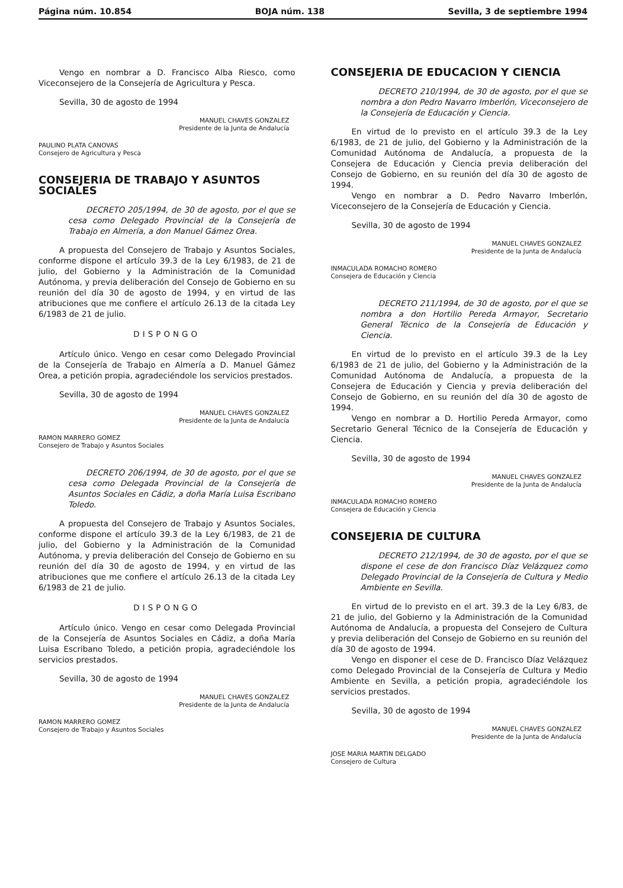Página núm. 10.854 BOJA núm. 138 Sevilla, 3 de septiembre 1994
Vengo en nombrar a D. Francisco Alba Riesco, como Viceconsejero de la Consejería de Agricultura y Pesca.
Sevilla, 30 de agosto de 1994
MANUEL CHAVES GONZALEZ
Presidente de la Junta de Andalucía
PAULINO PLATA CANOVAS
Consejero de Agricultura y Pesca
CONSEJERIA DE TRABAJO Y ASUNTOS SOCIALES
DECRETO 205/1994, de 30 de agosto, por el que se cesa como Delegado Provincial de la Consejería de Trabajo en Almería, a don Manuel Gámez Orea.
A propuesta del Consejero de Trabajo y Asuntos Sociales, conforme dispone el artículo 39.3 de la Ley 6/1983, de 21 de julio, del Gobierno y la Administración de la Comunidad Autónoma, y previa deliberación del Consejo de Gobierno en su reunión del día 30 de agosto de 1994, y en virtud de las atribuciones que me confiere el artículo 26.13 de la citada Ley 6/1983 de 21 de julio.
DISPONGO
Artículo único. Vengo en cesar como Delegado Provincial de la Consejería de Trabajo en Almería a D. Manuel Gámez Orea, a petición propia, agradeciéndole los servicios prestados.
Sevilla, 30 de agosto de 1994
MANUEL CHAVES GONZALEZ
Presidente de la Junta de Andalucía
RAMON MARRERO GOMEZ
Consejero de Trabajo y Asuntos Sociales
DECRETO 206/1994, de 30 de agosto, por el que se cesa como Delegada Provincial de la Consejería de Asuntos Sociales en Cádiz, a doña María Luisa Escribano Toledo.
A propuesta del Consejero de Trabajo y Asuntos Sociales, conforme dispone el artículo 39.3 de la Ley 6/1983, de 21 de julio, del Gobierno y la Administración de la Comunidad Autónoma, y previa deliberación del Consejo de Gobierno en su reunión del día 30 de agosto de 1994, y en virtud de las atribuciones que me confiere el artículo 26.13 de la citada Ley 6/1983 de 21 de julio.
DISPONGO
Artículo único. Vengo en cesar como Delegada Provincial de la Consejería de Asuntos Sociales en Cádiz, a doña María Luisa Escribano Toledo, a petición propia, agradeciéndole los servicios prestados.
Sevilla, 30 de agosto de 1994
MANUEL CHAVES GONZALEZ
Presidente de la Junta de Andalucía
RAMON MARRERO GOMEZ
Consejero de Trabajo y Asuntos Sociales
CONSEJERIA DE EDUCACION Y CIENCIA
DECRETO 210/1994, de 30 de agosto, por el que se nombra a don Pedro Navarro Imberlón, Viceconsejero de la Consejería de Educación y Ciencia.
En virtud de lo previsto en el artículo 39.3 de la Ley 6/1983, de 21 de julio, del Gobierno y la Administración de la Comunidad Autónoma de Andalucía, a propuesta de la Consejera de Educación y Ciencia previa deliberación del Consejo de Gobierno, en su reunión del día 30 de agosto de 1994.
Vengo en nombrar a D. Pedro Navarro Imberlón, Viceconsejero de la Consejería de Educación y Ciencia.
Sevilla, 30 de agosto de 1994
MANUEL CHAVES GONZALEZ
Presidente de la Junta de Andalucía
INMACULADA ROMACHO ROMERO
Consejera de Educación y Ciencia
DECRETO 211/1994, de 30 de agosto, por el que se nombra a don Hortilio Pereda Armayor, Secretario General Técnico de la Consejería de Educación y Ciencia.
En virtud de lo previsto en el artículo 39.3 de la Ley 6/1983 de 21 de julio, del Gobierno y la Administración de la Comunidad Autónoma de Andalucía, a propuesta de la Consejera de Educación y Ciencia y previa deliberación del Consejo de Gobierno, en su reunión del día 30 de agosto de 1994.
Vengo en nombrar a D. Hortilio Pereda Armayor, como Secretario General Técnico de la Consejería de Educación y Ciencia.
Sevilla, 30 de agosto de 1994
MANUEL CHAVES GONZALEZ
Presidente de la Junta de Andalucía
INMACULADA ROMACHO ROMERO
Consejera de Educación y Ciencia
CONSEJERIA DE CULTURA
DECRETO 212/1994, de 30 de agosto, por el que se dispone el cese de don Francisco Díaz Velázquez como Delegado Provincial de la Consejería de Cultura y Medio Ambiente en Sevilla.
En virtud de lo previsto en el art. 39.3 de la Ley 6/83, de 21 de julio, del Gobierno y la Administración de la Comunidad Autónoma de Andalucía, a propuesta del Consejero de Cultura y previa deliberación del Consejo de Gobierno en su reunión del día 30 de agosto de 1994.
Vengo en disponer el cese de D. Francisco Díaz Velázquez como Delegado Provincial de la Consejería de Cultura y Medio Ambiente en Sevilla, a petición propia, agradeciéndole los servicios prestados.
Sevilla, 30 de agosto de 1994
MANUEL CHAVES GONZALEZ
Presidente de la Junta de Andalucía
JOSE MARIA MARTIN DELGADO
Consejero de Cultura